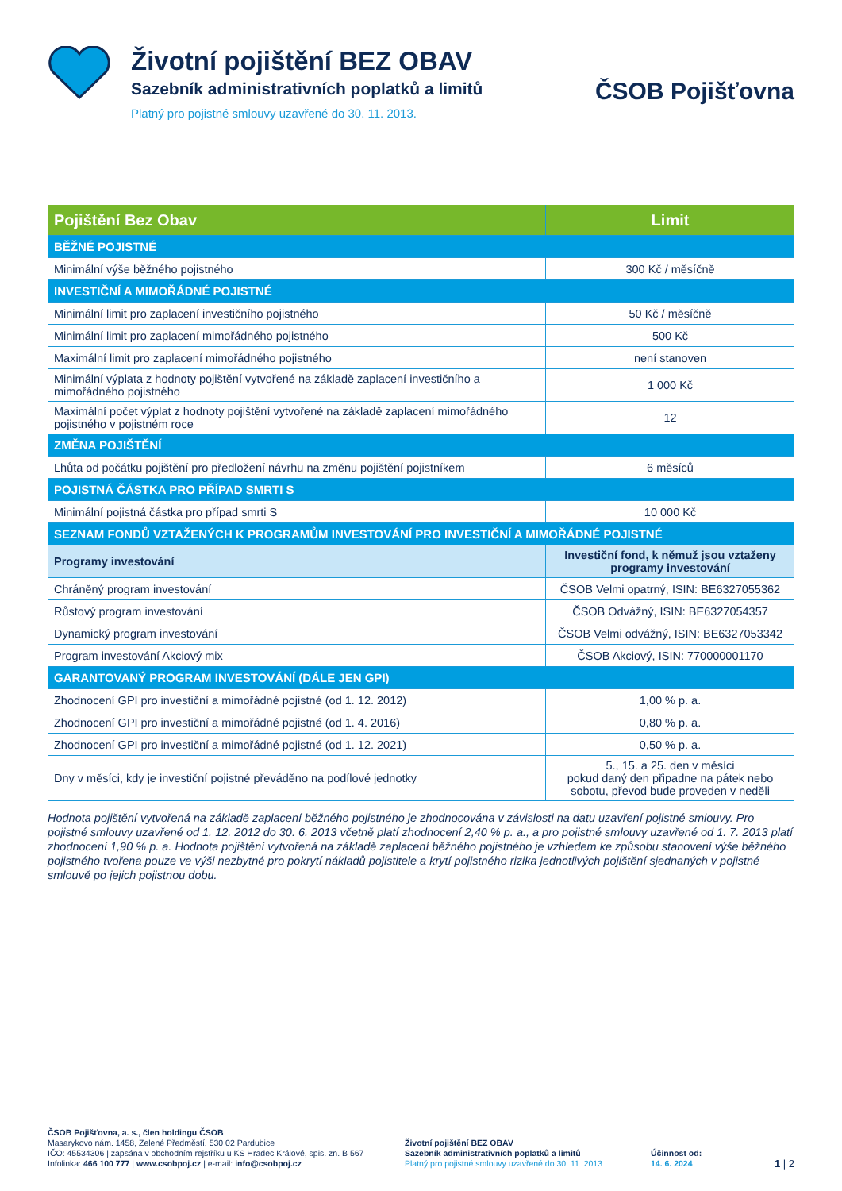Životní pojištění BEZ OBAV
Sazebník administrativních poplatků a limitů
Platný pro pojistné smlouvy uzavřené do 30. 11. 2013.
ČSOB Pojišťovna
| Pojištění Bez Obav | Limit |
| --- | --- |
| BĚŽNÉ POJISTNÉ | |
| Minimální výše běžného pojistného | 300 Kč / měsíčně |
| INVESTIČNÍ A MIMOŘÁDNÉ POJISTNÉ | |
| Minimální limit pro zaplacení investičního pojistného | 50 Kč / měsíčně |
| Minimální limit pro zaplacení mimořádného pojistného | 500 Kč |
| Maximální limit pro zaplacení mimořádného pojistného | není stanoven |
| Minimální výplata z hodnoty pojištění vytvořené na základě zaplacení investičního a mimořádného pojistného | 1 000 Kč |
| Maximální počet výplat z hodnoty pojištění vytvořené na základě zaplacení mimořádného pojistného v pojistném roce | 12 |
| ZMĚNA POJIŠTĚNÍ | |
| Lhůta od počátku pojištění pro předložení návrhu na změnu pojištění pojistníkem | 6 měsíců |
| POJISTNÁ ČÁSTKA PRO PŘÍPAD SMRTI S | |
| Minimální pojistná částka pro případ smrti S | 10 000 Kč |
| SEZNAM FONDŮ VZTAŽENÝCH K PROGRAMŮM INVESTOVÁNÍ PRO INVESTIČNÍ A MIMOŘÁDNÉ POJISTNÉ | |
| Programy investování | Investiční fond, k němuž jsou vztaženy programy investování |
| Chráněný program investování | ČSOB Velmi opatrný, ISIN: BE6327055362 |
| Růstový program investování | ČSOB Odvážný, ISIN: BE6327054357 |
| Dynamický program investování | ČSOB Velmi odvážný, ISIN: BE6327053342 |
| Program investování Akciový mix | ČSOB Akciový, ISIN: 770000001170 |
| GARANTOVANÝ PROGRAM INVESTOVÁNÍ (DÁLE JEN GPI) | |
| Zhodnocení GPI pro investiční a mimořádné pojistné (od 1. 12. 2012) | 1,00 % p. a. |
| Zhodnocení GPI pro investiční a mimořádné pojistné (od 1. 4. 2016) | 0,80 % p. a. |
| Zhodnocení GPI pro investiční a mimořádné pojistné (od 1. 12. 2021) | 0,50 % p. a. |
| Dny v měsíci, kdy je investiční pojistné převáděno na podílové jednotky | 5., 15. a 25. den v měsíci pokud daný den připadne na pátek nebo sobotu, převod bude proveden v neděli |
Hodnota pojištění vytvořená na základě zaplacení běžného pojistného je zhodnocována v závislosti na datu uzavření pojistné smlouvy. Pro pojistné smlouvy uzavřené od 1. 12. 2012 do 30. 6. 2013 včetně platí zhodnocení 2,40 % p. a., a pro pojistné smlouvy uzavřené od 1. 7. 2013 platí zhodnocení 1,90 % p. a. Hodnota pojištění vytvořená na základě zaplacení běžného pojistného je vzhledem ke způsobu stanovení výše běžného pojistného tvořena pouze ve výši nezbytné pro pokrytí nákladů pojistitele a krytí pojistného rizika jednotlivých pojištění sjednaných v pojistné smlouvě po jejich pojistnou dobu.
ČSOB Pojišťovna, a. s., člen holdingu ČSOB
Masarykovo nám. 1458, Zelené Předměstí, 530 02 Pardubice
IČO: 45534306 | zapsána v obchodním rejstříku u KS Hradec Králové, spis. zn. B 567
Infolinka: 466 100 777 | www.csobpoj.cz | e-mail: info@csobpoj.cz
Životní pojištění BEZ OBAV
Sazebník administrativních poplatků a limitů
Platný pro pojistné smlouvy uzavřené do 30. 11. 2013.
Účinnost od:
14. 6. 2024
1 | 2